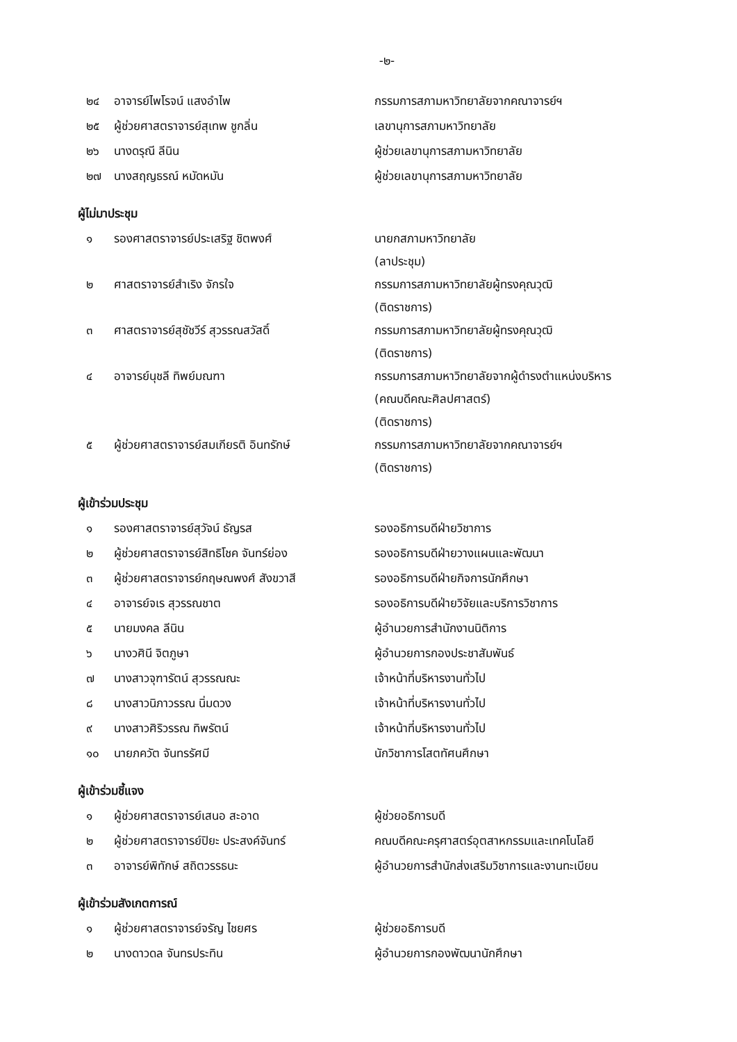-๒-
| ๒๔ | อาจารย์ไพโรจน์ แสงอำไพ | กรรมการสภามหาวิทยาลัยจากคณาจารย์ฯ |
| ๒๕ | ผู้ช่วยศาสตราจารย์สุเทพ ชูกลิ่น | เลขานุการสภามหาวิทยาลัย |
| ๒๖ | นางดรุณี ลีนิน | ผู้ช่วยเลขานุการสภามหาวิทยาลัย |
| ๒๗ | นางสฤญธรณ์ หมัดหมัน | ผู้ช่วยเลขานุการสภามหาวิทยาลัย |
ผู้ไม่มาประชุม
| ๑ | รองศาสตราจารย์ประเสริฐ ชิตพงศ์ | นายกสภามหาวิทยาลัย (ลาประชุม) |
| ๒ | ศาสตราจารย์สำเริง จักรใจ | กรรมการสภามหาวิทยาลัยผู้ทรงคุณวุฒิ (ติดราชการ) |
| ๓ | ศาสตราจารย์สุชัชวีร์ สุวรรณสวัสดิ์ | กรรมการสภามหาวิทยาลัยผู้ทรงคุณวุฒิ (ติดราชการ) |
| ๔ | อาจารย์นุชลี ทิพย์มณฑา | กรรมการสภามหาวิทยาลัยจากผู้ดำรงตำแหน่งบริหาร (คณบดีคณะศิลปศาสตร์) (ติดราชการ) |
| ๕ | ผู้ช่วยศาสตราจารย์สมเกียรติ อินทรักษ์ | กรรมการสภามหาวิทยาลัยจากคณาจารย์ฯ (ติดราชการ) |
ผู้เข้าร่วมประชุม
| ๑ | รองศาสตราจารย์สุวัจน์ ธัญรส | รองอธิการบดีฝ่ายวิชาการ |
| ๒ | ผู้ช่วยศาสตราจารย์สิทธิโชค จันทร์ย่อง | รองอธิการบดีฝ่ายวางแผนและพัฒนา |
| ๓ | ผู้ช่วยศาสตราจารย์กฤษณพงศ์ สังขวาสี | รองอธิการบดีฝ่ายกิจการนักศึกษา |
| ๔ | อาจารย์จเร สุวรรณชาต | รองอธิการบดีฝ่ายวิจัยและบริการวิชาการ |
| ๕ | นายมงคล ลีนิน | ผู้อำนวยการสำนักงานนิติการ |
| ๖ | นางวศินี จิตภูษา | ผู้อำนวยการกองประชาสัมพันธ์ |
| ๗ | นางสาวจุฑารัตน์ สุวรรณณะ | เจ้าหน้าที่บริหารงานทั่วไป |
| ๘ | นางสาวนิภาวรรณ นิ่มดวง | เจ้าหน้าที่บริหารงานทั่วไป |
| ๙ | นางสาวศิริวรรณ ทิพรัตน์ | เจ้าหน้าที่บริหารงานทั่วไป |
| ๑๐ | นายภควัต จันทรรัศมี | นักวิชาการโสตทัศนศึกษา |
ผู้เข้าร่วมชี้แจง
| ๑ | ผู้ช่วยศาสตราจารย์เสนอ สะอาด | ผู้ช่วยอธิการบดี |
| ๒ | ผู้ช่วยศาสตราจารย์ปิยะ ประสงค์จันทร์ | คณบดีคณะครุศาสตร์อุตสาหกรรมและเทคโนโลยี |
| ๓ | อาจารย์พิทักษ์ สถิตวรรธนะ | ผู้อำนวยการสำนักส่งเสริมวิชาการและงานทะเบียน |
ผู้เข้าร่วมสังเกตการณ์
| ๑ | ผู้ช่วยศาสตราจารย์จรัญ ไชยศร | ผู้ช่วยอธิการบดี |
| ๒ | นางดาวดล จันทรประทิน | ผู้อำนวยการกองพัฒนานักศึกษา |